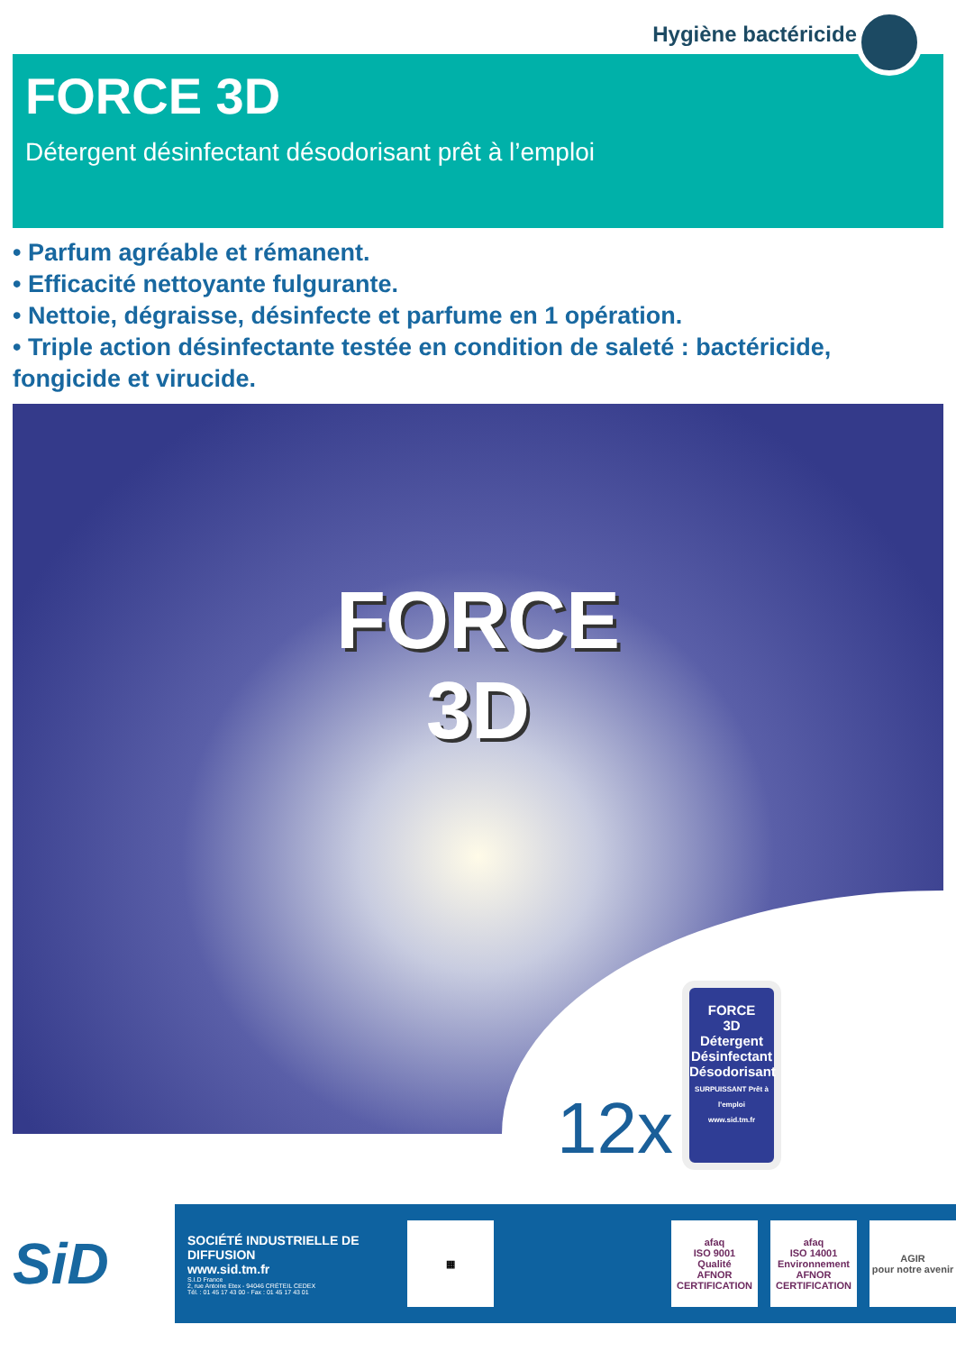Hygiène bactéricide
FORCE 3D
Détergent désinfectant désodorisant prêt à l’emploi
• Parfum agréable et rémanent.
• Efficacité nettoyante fulgurante.
• Nettoie, dégraisse, désinfecte et parfume en 1 opération.
• Triple action désinfectante testée en condition de saleté : bactéricide, fongicide et virucide.
FORCE
3D
12x
FORCE
3D
Détergent
Désinfectant
Désodorisant
SURPUISSANT Prêt à l'emploi
www.sid.tm.fr
SiD
SOCIÉTÉ INDUSTRIELLE DE DIFFUSION
www.sid.tm.fr
S.I.D France
2, rue Antoine Etex - 94046 CRÉTEIL CEDEX
Tél. : 01 45 17 43 00 - Fax : 01 45 17 43 01
▦
afaq
ISO 9001
Qualité
AFNOR CERTIFICATION
afaq
ISO 14001
Environnement
AFNOR CERTIFICATION
AGIR
pour notre avenir